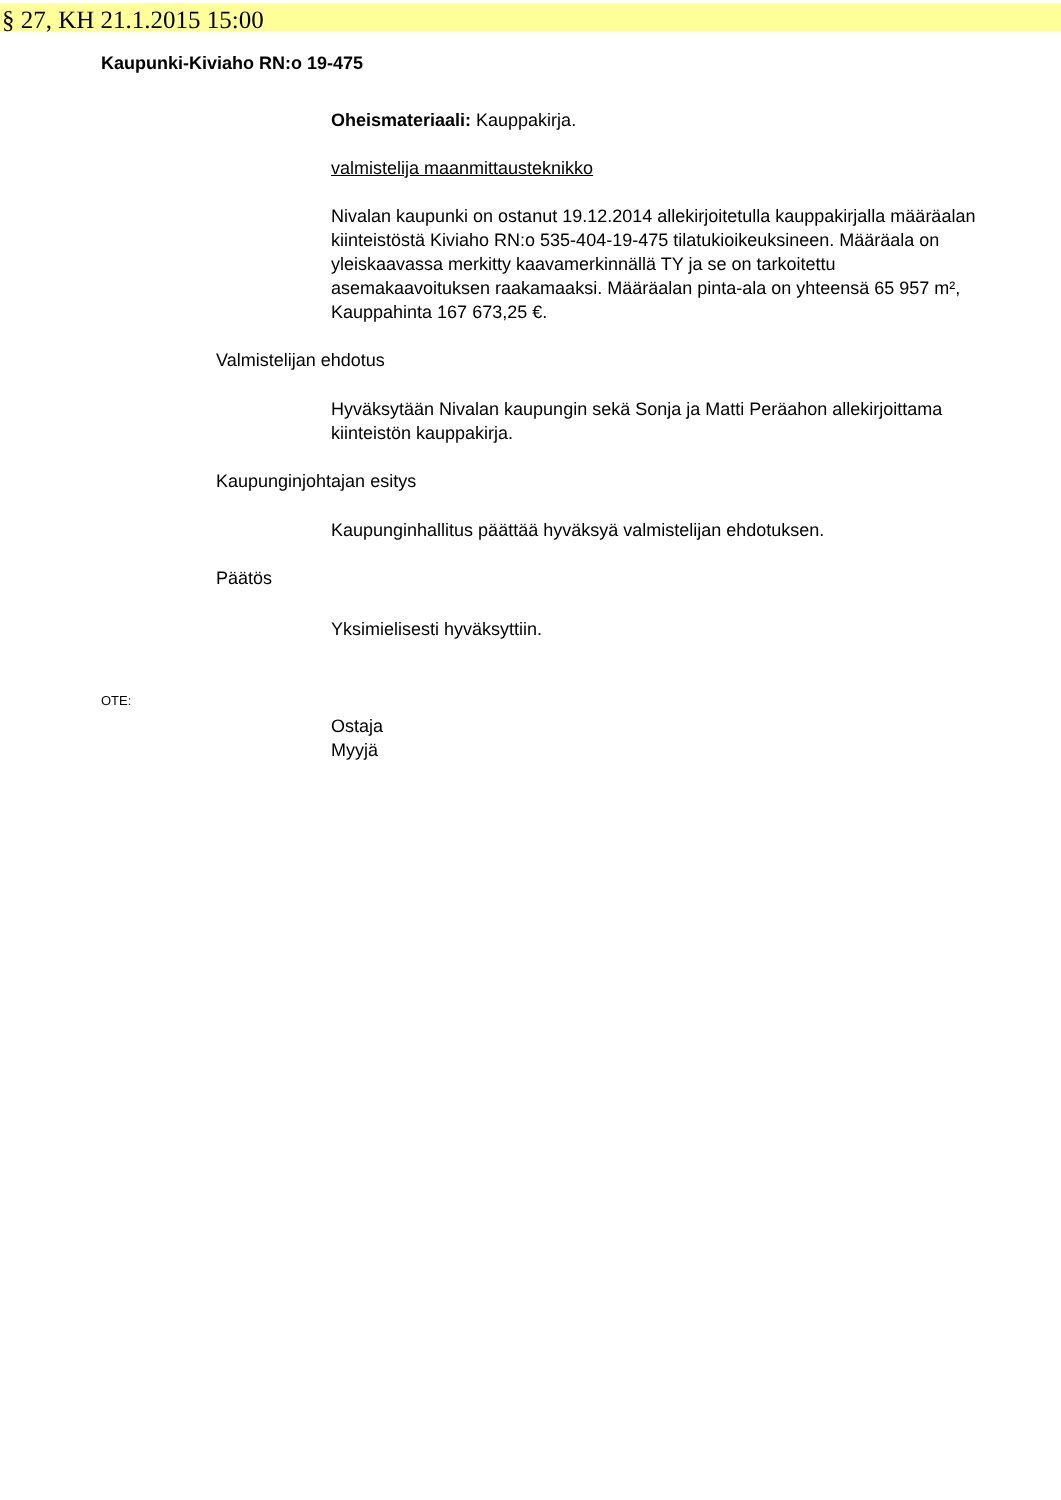§ 27, KH 21.1.2015 15:00
Kaupunki-Kiviaho RN:o 19-475
Oheismateriaali: Kauppakirja.
valmistelija maanmittausteknikko
Nivalan kaupunki on ostanut 19.12.2014 allekirjoitetulla kauppakirjalla määräalan kiinteistöstä Kiviaho RN:o 535-404-19-475 tilatukioikeuksineen. Määräala on yleiskaavassa merkitty kaavamerkinnällä TY ja se on tarkoitettu asemakaavoituksen raakamaaksi. Määräalan pinta-ala on yhteensä 65 957 m², Kauppahinta 167 673,25 €.
Valmistelijan ehdotus
Hyväksytään Nivalan kaupungin sekä Sonja ja Matti Peräahon allekirjoittama kiinteistön kauppakirja.
Kaupunginjohtajan esitys
Kaupunginhallitus päättää hyväksyä valmistelijan ehdotuksen.
Päätös
Yksimielisesti hyväksyttiin.
OTE:
Ostaja
Myyjä